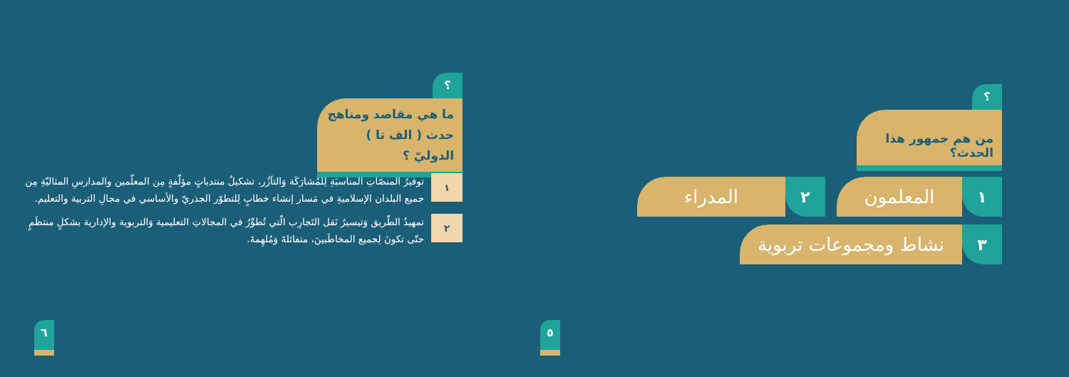؟
من هم جمهور هذا الحدث؟
١
المعلمون
٢
المدراء
٣
نشاط ومجموعات تربوية
٥
؟
ما هي مقاصد ومناهج حدث ( الف تا ) الدوليّ ؟
١
توفيرُ المنصّاتِ المناسبَةِ لِلمُشارَكَة وَالتآزُر، تشكيلُ منتدياتٍ مؤلّفةٍ مِن المعلّمين والمدارسِ المثاليّةِ مِن جميع البلدان الإسلاميةِ في مَسار إنشاء خطابٍ لِلتطوّر الجذريّ والأساسي في مجالِ التربية والتعليم.
٢
تمهيدُ الطّريق وَتيسيرُ نَقل التَجارِب الّتي تُطوِّرُ في المجالاتِ التعليمية وَالتربوية والإدارية بشكلٍ منتظَمٍ حتّى تكونَ لِجميع المخاطَبينَ، متفائلةَ وَمُلهِمةَ.
٦